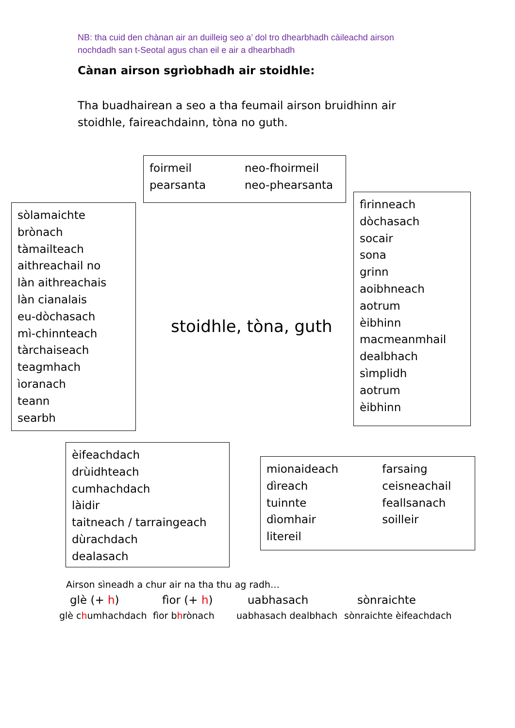NB: tha cuid den chànan air an duilleig seo a’ dol tro dhearbhadh càileachd airson
nochdadh san t-Seotal agus chan eil e air a dhearbhadh
Cànan airson sgrìobhadh air stoidhle:
Tha buadhairean a seo a tha feumail airson bruidhinn air
stoidhle, faireachdainn, tòna no guth.
foirmeil
pearsanta
neo-fhoirmeil
neo-phearsanta
sòlamaichte
brònach
tàmailteach
aithreachail no
làn aithreachais
làn cianalais
eu-dòchasach
mì-chinnteach
tàrchaiseach
teagmhach
ìoranach
teann
searbh
stoidhle, tòna, guth
fìrinneach
dòchasach
socair
sona
grinn
aoibhneach
aotrum
èibhinn
macmeanmhail
dealbhach
sìmplidh
aotrum
èibhinn
èifeachdach
drùidhteach
cumhachdach
làidir
taitneach / tarraingeach
dùrachdach
dealasach
mionaideach
dìreach
tuinnte
dìomhair
litereil
farsaing
ceisneachail
feallsanach
soilleir
Airson sìneadh a chur air na tha thu ag radh…
glè (+ h) fìor (+ h) uabhasach sònraichte
glè chumhachdach fìor bhrònach uabhasach dealbhach sònraichte èifeachdach